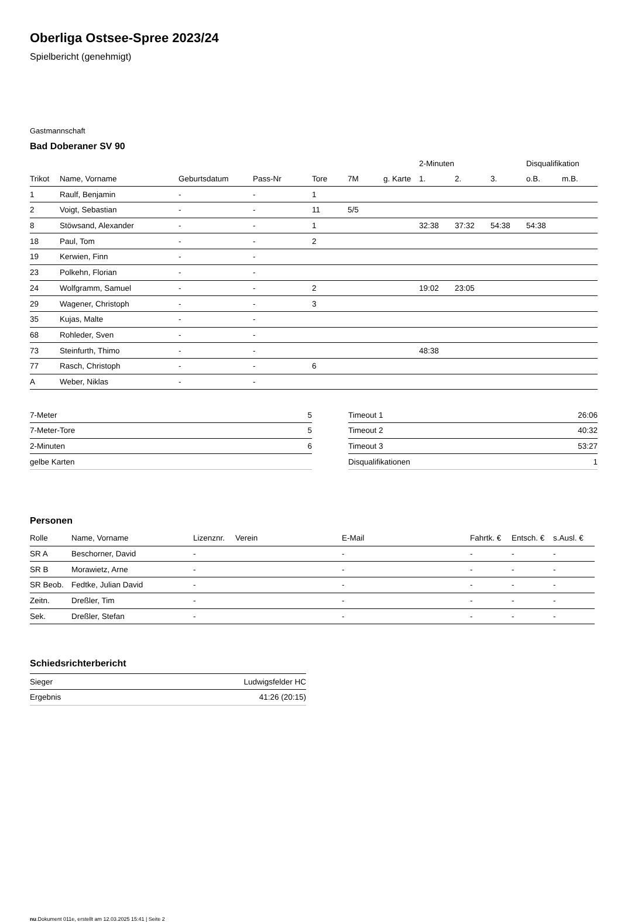Oberliga Ostsee-Spree 2023/24
Spielbericht (genehmigt)
Gastmannschaft
Bad Doberaner SV 90
| | | | | | | | 2-Minuten | | | Disqualifikation | |
| --- | --- | --- | --- | --- | --- | --- | --- | --- | --- | --- | --- |
| Trikot | Name, Vorname | Geburtsdatum | Pass-Nr | Tore | 7M | g. Karte | 1. | 2. | 3. | o.B. | m.B. |
| 1 | Raulf, Benjamin | - | - | 1 | | | | | | | |
| 2 | Voigt, Sebastian | - | - | 11 | 5/5 | | | | | | |
| 8 | Stöwsand, Alexander | - | - | 1 | | | 32:38 | 37:32 | 54:38 | 54:38 | |
| 18 | Paul, Tom | - | - | 2 | | | | | | | |
| 19 | Kerwien, Finn | - | - | | | | | | | | |
| 23 | Polkehn, Florian | - | - | | | | | | | | |
| 24 | Wolfgramm, Samuel | - | - | 2 | | | 19:02 | 23:05 | | | |
| 29 | Wagener, Christoph | - | - | 3 | | | | | | | |
| 35 | Kujas, Malte | - | - | | | | | | | | |
| 68 | Rohleder, Sven | - | - | | | | | | | | |
| 73 | Steinfurth, Thimo | - | - | | | | 48:38 | | | | |
| 77 | Rasch, Christoph | - | - | 6 | | | | | | | |
| A | Weber, Niklas | - | - | | | | | | | | |
| 7-Meter | 5 |
| 7-Meter-Tore | 5 |
| 2-Minuten | 6 |
| gelbe Karten | |
| Timeout 1 | 26:06 |
| Timeout 2 | 40:32 |
| Timeout 3 | 53:27 |
| Disqualifikationen | 1 |
Personen
| Rolle | Name, Vorname | Lizenznr. | Verein | E-Mail | Fahrtk. € | Entsch. € | s.Ausl. € |
| --- | --- | --- | --- | --- | --- | --- | --- |
| SR A | Beschorner, David | - | | - | - | - | - |
| SR B | Morawietz, Arne | - | | - | - | - | - |
| SR Beob. | Fedtke, Julian David | - | | - | - | - | - |
| Zeitn. | Dreßler, Tim | - | | - | - | - | - |
| Sek. | Dreßler, Stefan | - | | - | - | - | - |
Schiedsrichterbericht
| Sieger | Ludwigsfelder HC |
| Ergebnis | 41:26 (20:15) |
nu.Dokument 011e, erstellt am 12.03.2025 15:41 | Seite 2